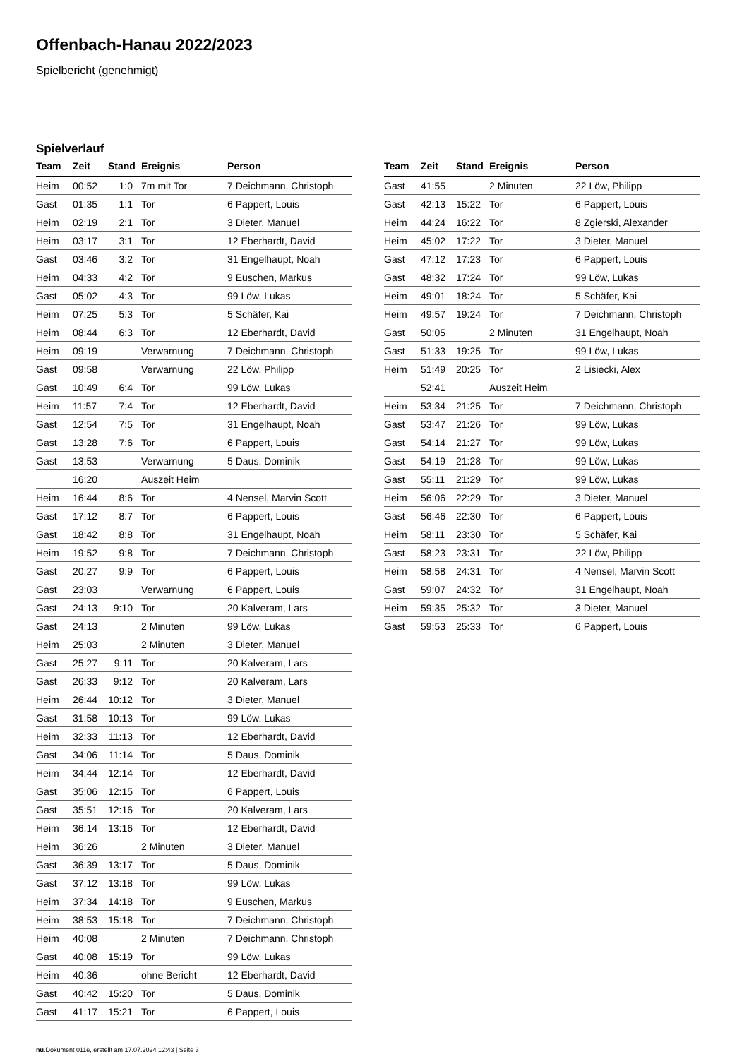Offenbach-Hanau 2022/2023
Spielbericht (genehmigt)
Spielverlauf
| Team | Zeit | Stand | Ereignis | Person |
| --- | --- | --- | --- | --- |
| Heim | 00:52 | 1:0 | 7m mit Tor | 7 Deichmann, Christoph |
| Gast | 01:35 | 1:1 | Tor | 6 Pappert, Louis |
| Heim | 02:19 | 2:1 | Tor | 3 Dieter, Manuel |
| Heim | 03:17 | 3:1 | Tor | 12 Eberhardt, David |
| Gast | 03:46 | 3:2 | Tor | 31 Engelhaupt, Noah |
| Heim | 04:33 | 4:2 | Tor | 9 Euschen, Markus |
| Gast | 05:02 | 4:3 | Tor | 99 Löw, Lukas |
| Heim | 07:25 | 5:3 | Tor | 5 Schäfer, Kai |
| Heim | 08:44 | 6:3 | Tor | 12 Eberhardt, David |
| Heim | 09:19 | | Verwarnung | 7 Deichmann, Christoph |
| Gast | 09:58 | | Verwarnung | 22 Löw, Philipp |
| Gast | 10:49 | 6:4 | Tor | 99 Löw, Lukas |
| Heim | 11:57 | 7:4 | Tor | 12 Eberhardt, David |
| Gast | 12:54 | 7:5 | Tor | 31 Engelhaupt, Noah |
| Gast | 13:28 | 7:6 | Tor | 6 Pappert, Louis |
| Gast | 13:53 | | Verwarnung | 5 Daus, Dominik |
| | 16:20 | | Auszeit Heim | |
| Heim | 16:44 | 8:6 | Tor | 4 Nensel, Marvin Scott |
| Gast | 17:12 | 8:7 | Tor | 6 Pappert, Louis |
| Gast | 18:42 | 8:8 | Tor | 31 Engelhaupt, Noah |
| Heim | 19:52 | 9:8 | Tor | 7 Deichmann, Christoph |
| Gast | 20:27 | 9:9 | Tor | 6 Pappert, Louis |
| Gast | 23:03 | | Verwarnung | 6 Pappert, Louis |
| Gast | 24:13 | 9:10 | Tor | 20 Kalveram, Lars |
| Gast | 24:13 | | 2 Minuten | 99 Löw, Lukas |
| Heim | 25:03 | | 2 Minuten | 3 Dieter, Manuel |
| Gast | 25:27 | 9:11 | Tor | 20 Kalveram, Lars |
| Gast | 26:33 | 9:12 | Tor | 20 Kalveram, Lars |
| Heim | 26:44 | 10:12 | Tor | 3 Dieter, Manuel |
| Gast | 31:58 | 10:13 | Tor | 99 Löw, Lukas |
| Heim | 32:33 | 11:13 | Tor | 12 Eberhardt, David |
| Gast | 34:06 | 11:14 | Tor | 5 Daus, Dominik |
| Heim | 34:44 | 12:14 | Tor | 12 Eberhardt, David |
| Gast | 35:06 | 12:15 | Tor | 6 Pappert, Louis |
| Gast | 35:51 | 12:16 | Tor | 20 Kalveram, Lars |
| Heim | 36:14 | 13:16 | Tor | 12 Eberhardt, David |
| Heim | 36:26 | | 2 Minuten | 3 Dieter, Manuel |
| Gast | 36:39 | 13:17 | Tor | 5 Daus, Dominik |
| Gast | 37:12 | 13:18 | Tor | 99 Löw, Lukas |
| Heim | 37:34 | 14:18 | Tor | 9 Euschen, Markus |
| Heim | 38:53 | 15:18 | Tor | 7 Deichmann, Christoph |
| Heim | 40:08 | | 2 Minuten | 7 Deichmann, Christoph |
| Gast | 40:08 | 15:19 | Tor | 99 Löw, Lukas |
| Heim | 40:36 | | ohne Bericht | 12 Eberhardt, David |
| Gast | 40:42 | 15:20 | Tor | 5 Daus, Dominik |
| Gast | 41:17 | 15:21 | Tor | 6 Pappert, Louis |
| Team | Zeit | Stand | Ereignis | Person |
| --- | --- | --- | --- | --- |
| Gast | 41:55 | | 2 Minuten | 22 Löw, Philipp |
| Gast | 42:13 | 15:22 | Tor | 6 Pappert, Louis |
| Heim | 44:24 | 16:22 | Tor | 8 Zgierski, Alexander |
| Heim | 45:02 | 17:22 | Tor | 3 Dieter, Manuel |
| Gast | 47:12 | 17:23 | Tor | 6 Pappert, Louis |
| Gast | 48:32 | 17:24 | Tor | 99 Löw, Lukas |
| Heim | 49:01 | 18:24 | Tor | 5 Schäfer, Kai |
| Heim | 49:57 | 19:24 | Tor | 7 Deichmann, Christoph |
| Gast | 50:05 | | 2 Minuten | 31 Engelhaupt, Noah |
| Gast | 51:33 | 19:25 | Tor | 99 Löw, Lukas |
| Heim | 51:49 | 20:25 | Tor | 2 Lisiecki, Alex |
| | 52:41 | | Auszeit Heim | |
| Heim | 53:34 | 21:25 | Tor | 7 Deichmann, Christoph |
| Gast | 53:47 | 21:26 | Tor | 99 Löw, Lukas |
| Gast | 54:14 | 21:27 | Tor | 99 Löw, Lukas |
| Gast | 54:19 | 21:28 | Tor | 99 Löw, Lukas |
| Gast | 55:11 | 21:29 | Tor | 99 Löw, Lukas |
| Heim | 56:06 | 22:29 | Tor | 3 Dieter, Manuel |
| Gast | 56:46 | 22:30 | Tor | 6 Pappert, Louis |
| Heim | 58:11 | 23:30 | Tor | 5 Schäfer, Kai |
| Gast | 58:23 | 23:31 | Tor | 22 Löw, Philipp |
| Heim | 58:58 | 24:31 | Tor | 4 Nensel, Marvin Scott |
| Gast | 59:07 | 24:32 | Tor | 31 Engelhaupt, Noah |
| Heim | 59:35 | 25:32 | Tor | 3 Dieter, Manuel |
| Gast | 59:53 | 25:33 | Tor | 6 Pappert, Louis |
nu.Dokument 011e, erstellt am 17.07.2024 12:43 | Seite 3